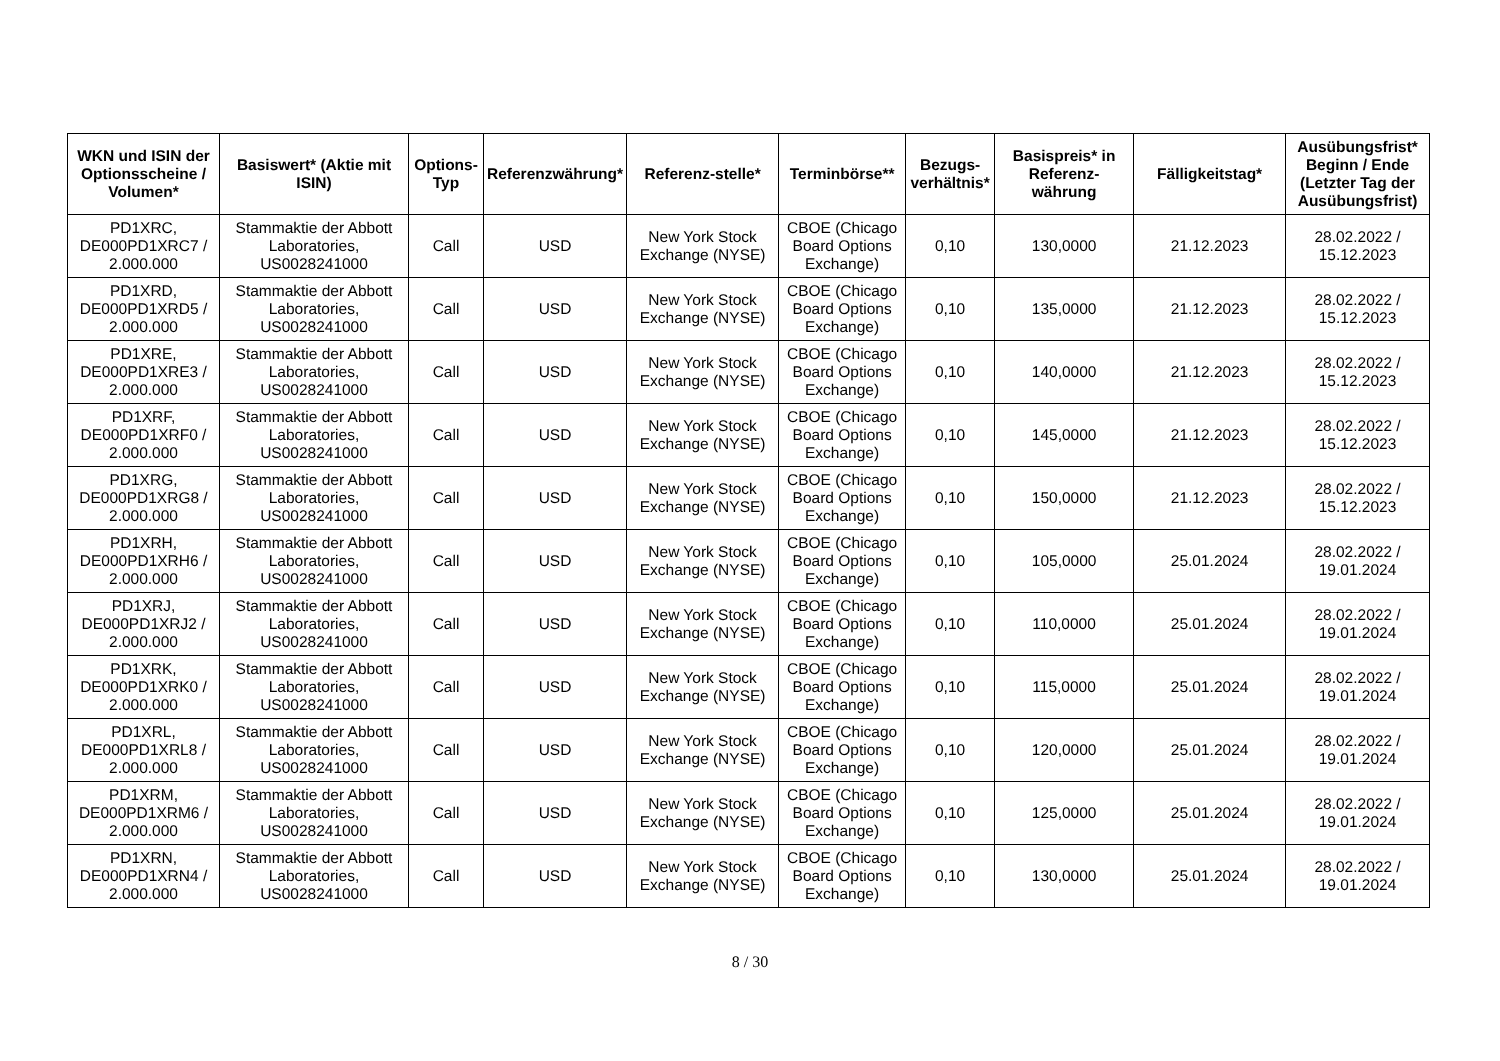| WKN und ISIN der Optionsscheine / Volumen* | Basiswert* (Aktie mit ISIN) | Options-Typ | Referenzwährung* | Referenz-stelle* | Terminbörse** | Bezugs-verhältnis* | Basispreis* in Referenz-währung | Fälligkeitstag* | Ausübungsfrist* Beginn / Ende (Letzter Tag der Ausübungsfrist) |
| --- | --- | --- | --- | --- | --- | --- | --- | --- | --- |
| PD1XRC, DE000PD1XRC7 / 2.000.000 | Stammaktie der Abbott Laboratories, US0028241000 | Call | USD | New York Stock Exchange (NYSE) | CBOE (Chicago Board Options Exchange) | 0,10 | 130,0000 | 21.12.2023 | 28.02.2022 / 15.12.2023 |
| PD1XRD, DE000PD1XRD5 / 2.000.000 | Stammaktie der Abbott Laboratories, US0028241000 | Call | USD | New York Stock Exchange (NYSE) | CBOE (Chicago Board Options Exchange) | 0,10 | 135,0000 | 21.12.2023 | 28.02.2022 / 15.12.2023 |
| PD1XRE, DE000PD1XRE3 / 2.000.000 | Stammaktie der Abbott Laboratories, US0028241000 | Call | USD | New York Stock Exchange (NYSE) | CBOE (Chicago Board Options Exchange) | 0,10 | 140,0000 | 21.12.2023 | 28.02.2022 / 15.12.2023 |
| PD1XRF, DE000PD1XRF0 / 2.000.000 | Stammaktie der Abbott Laboratories, US0028241000 | Call | USD | New York Stock Exchange (NYSE) | CBOE (Chicago Board Options Exchange) | 0,10 | 145,0000 | 21.12.2023 | 28.02.2022 / 15.12.2023 |
| PD1XRG, DE000PD1XRG8 / 2.000.000 | Stammaktie der Abbott Laboratories, US0028241000 | Call | USD | New York Stock Exchange (NYSE) | CBOE (Chicago Board Options Exchange) | 0,10 | 150,0000 | 21.12.2023 | 28.02.2022 / 15.12.2023 |
| PD1XRH, DE000PD1XRH6 / 2.000.000 | Stammaktie der Abbott Laboratories, US0028241000 | Call | USD | New York Stock Exchange (NYSE) | CBOE (Chicago Board Options Exchange) | 0,10 | 105,0000 | 25.01.2024 | 28.02.2022 / 19.01.2024 |
| PD1XRJ, DE000PD1XRJ2 / 2.000.000 | Stammaktie der Abbott Laboratories, US0028241000 | Call | USD | New York Stock Exchange (NYSE) | CBOE (Chicago Board Options Exchange) | 0,10 | 110,0000 | 25.01.2024 | 28.02.2022 / 19.01.2024 |
| PD1XRK, DE000PD1XRK0 / 2.000.000 | Stammaktie der Abbott Laboratories, US0028241000 | Call | USD | New York Stock Exchange (NYSE) | CBOE (Chicago Board Options Exchange) | 0,10 | 115,0000 | 25.01.2024 | 28.02.2022 / 19.01.2024 |
| PD1XRL, DE000PD1XRL8 / 2.000.000 | Stammaktie der Abbott Laboratories, US0028241000 | Call | USD | New York Stock Exchange (NYSE) | CBOE (Chicago Board Options Exchange) | 0,10 | 120,0000 | 25.01.2024 | 28.02.2022 / 19.01.2024 |
| PD1XRM, DE000PD1XRM6 / 2.000.000 | Stammaktie der Abbott Laboratories, US0028241000 | Call | USD | New York Stock Exchange (NYSE) | CBOE (Chicago Board Options Exchange) | 0,10 | 125,0000 | 25.01.2024 | 28.02.2022 / 19.01.2024 |
| PD1XRN, DE000PD1XRN4 / 2.000.000 | Stammaktie der Abbott Laboratories, US0028241000 | Call | USD | New York Stock Exchange (NYSE) | CBOE (Chicago Board Options Exchange) | 0,10 | 130,0000 | 25.01.2024 | 28.02.2022 / 19.01.2024 |
8 / 30